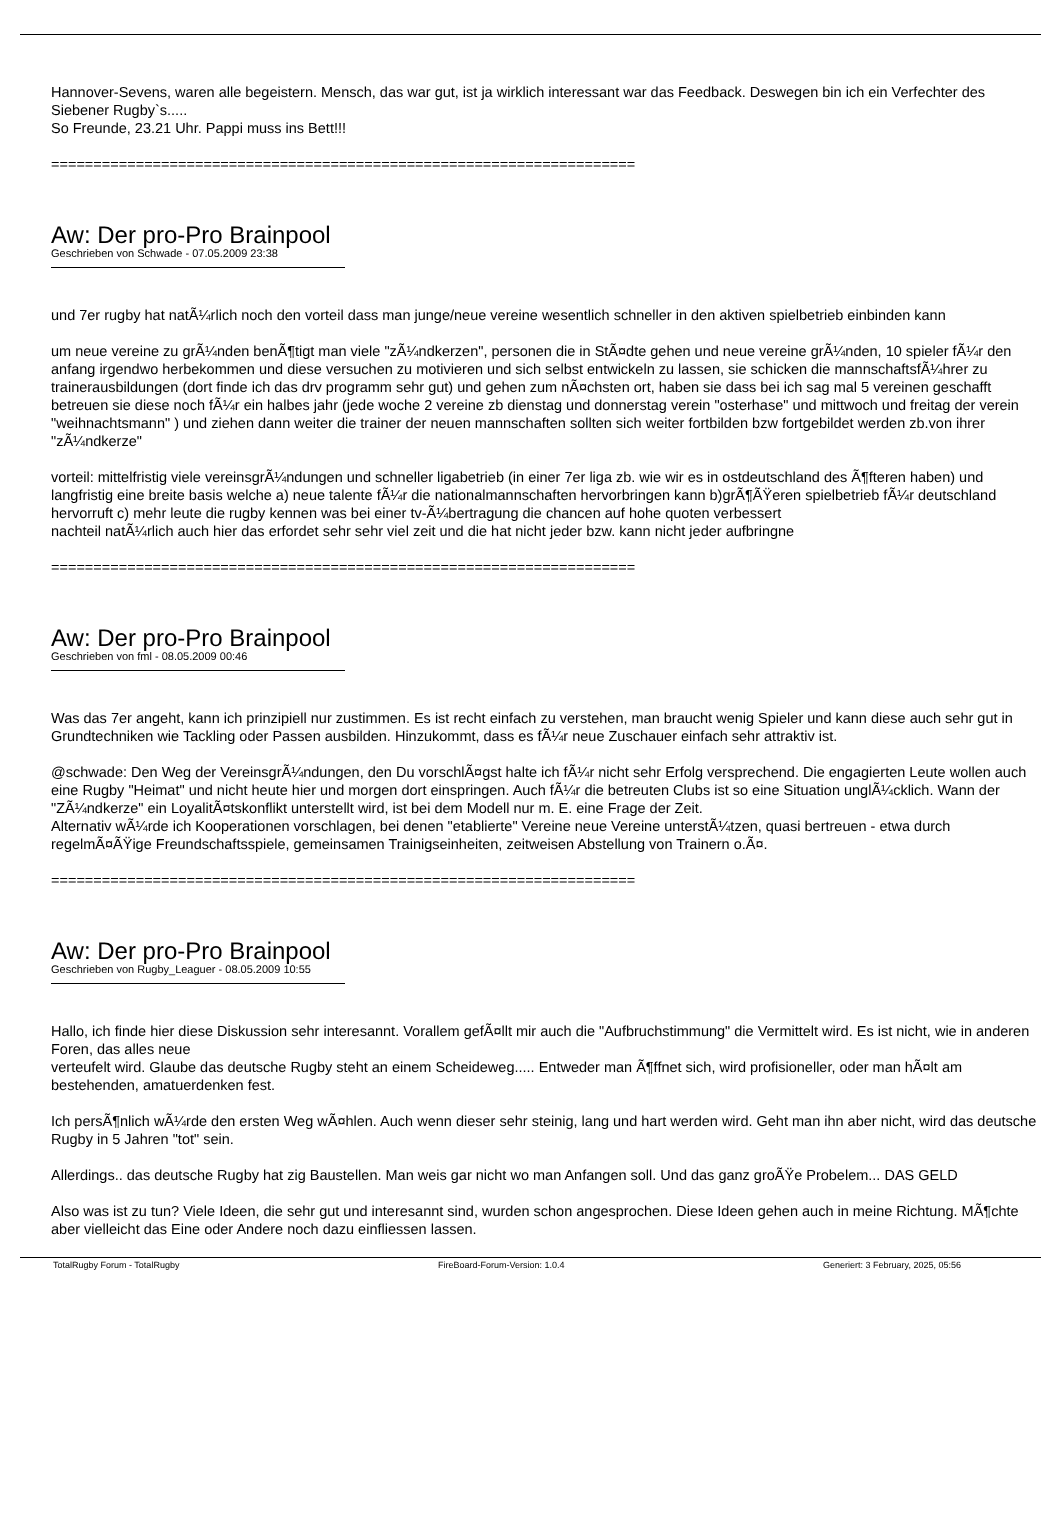Hannover-Sevens, waren alle begeistern. Mensch, das war gut, ist ja wirklich interessant war das Feedback. Deswegen bin ich ein Verfechter des Siebener Rugby`s.....
So Freunde, 23.21 Uhr. Pappi muss ins Bett!!!
=====================================================================
Aw: Der pro-Pro Brainpool
Geschrieben von Schwade - 07.05.2009 23:38
und 7er rugby hat natÃ¼rlich noch den vorteil dass man junge/neue vereine wesentlich schneller in den aktiven spielbetrieb einbinden kann
um neue vereine zu grÃ¼nden benÃ¶tigt man viele "zÃ¼ndkerzen", personen die in StÃ¤dte gehen und neue vereine grÃ¼nden, 10 spieler fÃ¼r den anfang irgendwo herbekommen und diese versuchen zu motivieren und sich selbst entwickeln zu lassen, sie schicken die mannschaftsfÃ¼hrer zu trainerausbildungen (dort finde ich das drv programm sehr gut) und gehen zum nÃ¤chsten ort, haben sie dass bei ich sag mal 5 vereinen geschafft betreuen sie diese noch fÃ¼r ein halbes jahr (jede woche 2 vereine zb dienstag und donnerstag verein "osterhase" und mittwoch und freitag der verein "weihnachtsmann" ) und ziehen dann weiter die trainer der neuen mannschaften sollten sich weiter fortbilden bzw fortgebildet werden zb.von ihrer "zÃ¼ndkerze"
vorteil: mittelfristig viele vereinsgrÃ¼ndungen und schneller ligabetrieb (in einer 7er liga zb. wie wir es in ostdeutschland des Ã¶fteren haben) und langfristig eine breite basis welche a) neue talente fÃ¼r die nationalmannschaften hervorbringen kann b)grÃ¶ÃŸeren spielbetrieb fÃ¼r deutschland hervorruft c) mehr leute die rugby kennen was bei einer tv-Ã¼bertragung die chancen auf hohe quoten verbessert
nachteil natÃ¼rlich auch hier das erfordet sehr sehr viel zeit und die hat nicht jeder bzw. kann nicht jeder aufbringne
=====================================================================
Aw: Der pro-Pro Brainpool
Geschrieben von fml - 08.05.2009 00:46
Was das 7er angeht, kann ich prinzipiell nur zustimmen. Es ist recht einfach zu verstehen, man braucht wenig Spieler und kann diese auch sehr gut in Grundtechniken wie Tackling oder Passen ausbilden. Hinzukommt, dass es fÃ¼r neue Zuschauer einfach sehr attraktiv ist.
@schwade: Den Weg der VereinsgrÃ¼ndungen, den Du vorschlÃ¤gst halte ich fÃ¼r nicht sehr Erfolg versprechend. Die engagierten Leute wollen auch eine Rugby "Heimat" und nicht heute hier und morgen dort einspringen. Auch fÃ¼r die betreuten Clubs ist so eine Situation unglÃ¼cklich. Wann der "ZÃ¼ndkerze" ein LoyalitÃ¤tskonflikt unterstellt wird, ist bei dem Modell nur m. E. eine Frage der Zeit.
Alternativ wÃ¼rde ich Kooperationen vorschlagen, bei denen "etablierte" Vereine neue Vereine unterstÃ¼tzen, quasi bertreuen - etwa durch regelmÃ¤ÃŸige Freundschaftsspiele, gemeinsamen Trainigseinheiten, zeitweisen Abstellung von Trainern o.Ã¤.
=====================================================================
Aw: Der pro-Pro Brainpool
Geschrieben von Rugby_Leaguer - 08.05.2009 10:55
Hallo, ich finde hier diese Diskussion sehr interesannt. Vorallem gefÃ¤llt mir auch die "Aufbruchstimmung" die Vermittelt wird. Es ist nicht, wie in anderen Foren, das alles neue
verteufelt wird. Glaube das deutsche Rugby steht an einem Scheideweg..... Entweder man Ã¶ffnet sich, wird profisioneller, oder man hÃ¤lt am bestehenden, amatuerdenken fest.
Ich persÃ¶nlich wÃ¼rde den ersten Weg wÃ¤hlen. Auch wenn dieser sehr steinig, lang und hart werden wird. Geht man ihn aber nicht, wird das deutsche Rugby in 5 Jahren "tot" sein.
Allerdings.. das deutsche Rugby hat zig Baustellen. Man weis gar nicht wo man Anfangen soll. Und das ganz groÃŸe Probelem... DAS GELD
Also was ist zu tun? Viele Ideen, die sehr gut und interesannt sind, wurden schon angesprochen. Diese Ideen gehen auch in meine Richtung. MÃ¶chte aber vielleicht das Eine oder Andere noch dazu einfliessen lassen.
TotalRugby Forum - TotalRugby FireBoard-Forum-Version: 1.0.4 Generiert: 3 February, 2025, 05:56